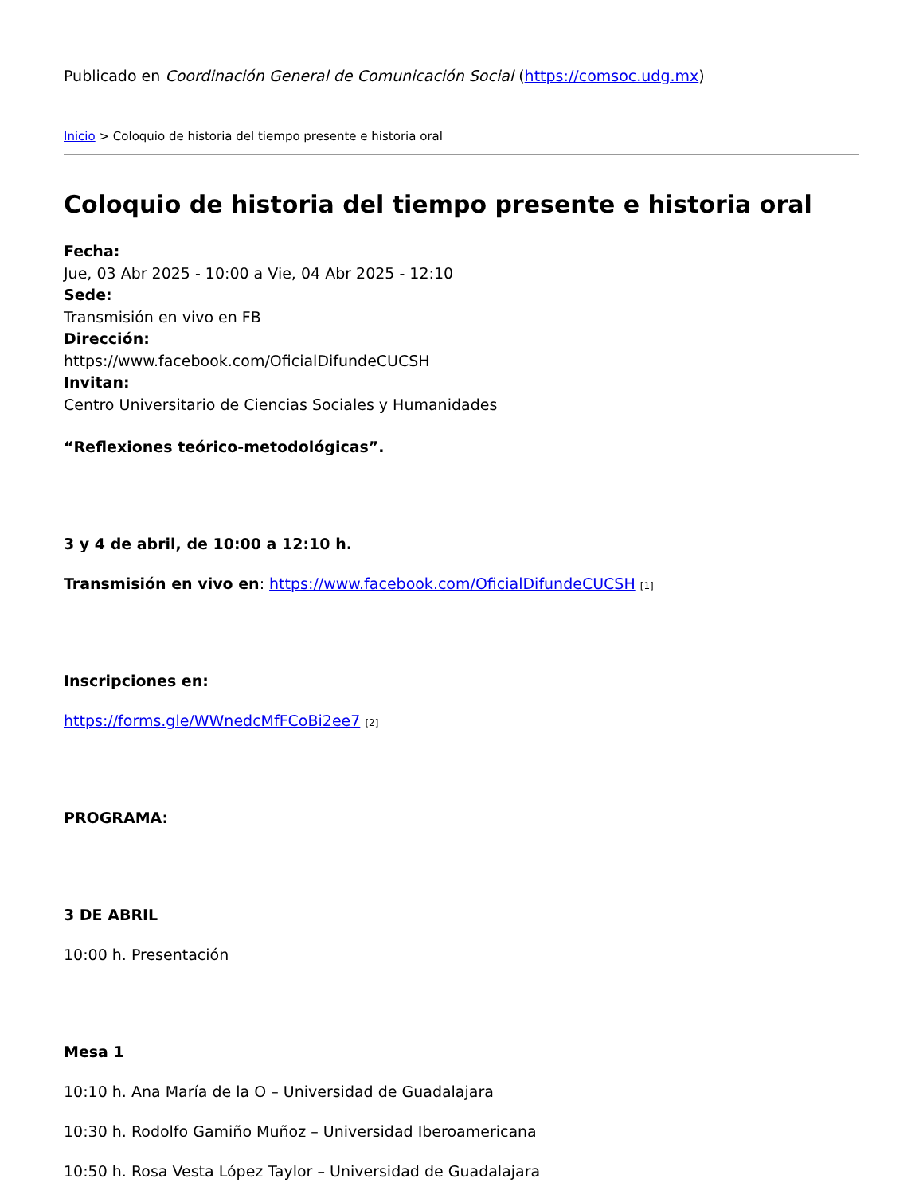Publicado en Coordinación General de Comunicación Social (https://comsoc.udg.mx)
Inicio > Coloquio de historia del tiempo presente e historia oral
Coloquio de historia del tiempo presente e historia oral
Fecha:
Jue, 03 Abr 2025 - 10:00 a Vie, 04 Abr 2025 - 12:10
Sede:
Transmisión en vivo en FB
Dirección:
https://www.facebook.com/OficialDifundeCUCSH
Invitan:
Centro Universitario de Ciencias Sociales y Humanidades
“Reflexiones teórico-metodológicas”.
3 y 4 de abril, de 10:00 a 12:10 h.
Transmisión en vivo en: https://www.facebook.com/OficialDifundeCUCSH [1]
Inscripciones en:
https://forms.gle/WWnedcMfFCoBi2ee7 [2]
PROGRAMA:
3 DE ABRIL
10:00 h. Presentación
Mesa 1
10:10 h. Ana María de la O – Universidad de Guadalajara
10:30 h. Rodolfo Gamiño Muñoz – Universidad Iberoamericana
10:50 h. Rosa Vesta López Taylor – Universidad de Guadalajara